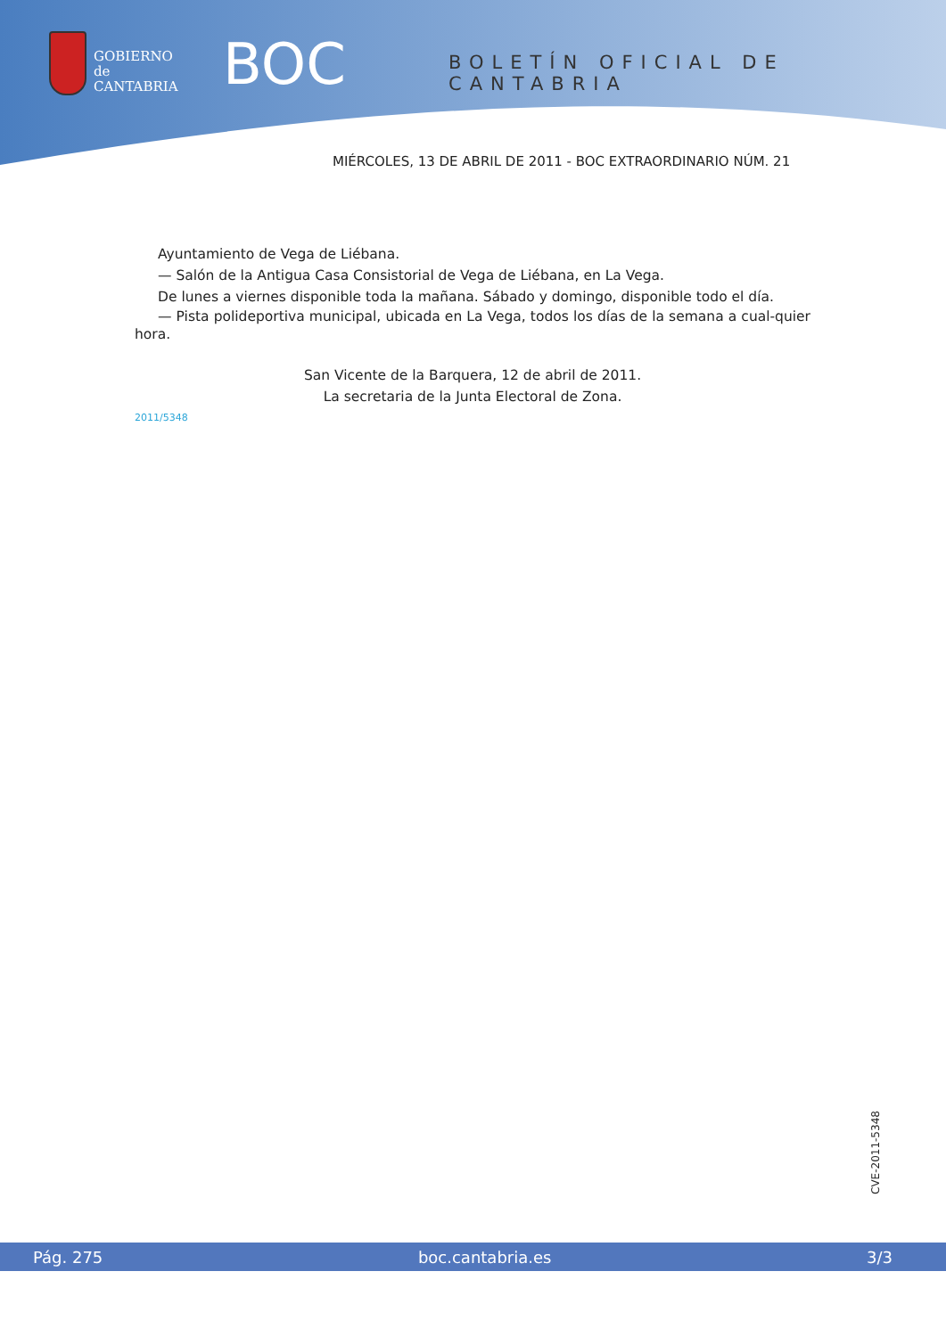GOBIERNO
de
CANTABRIA
BOC BOLETÍN OFICIAL DE CANTABRIA
MIÉRCOLES, 13 DE ABRIL DE 2011 - BOC EXTRAORDINARIO NÚM. 21
Ayuntamiento de Vega de Liébana.
— Salón de la Antigua Casa Consistorial de Vega de Liébana, en La Vega.
De lunes a viernes disponible toda la mañana. Sábado y domingo, disponible todo el día.
— Pista polideportiva municipal, ubicada en La Vega, todos los días de la semana a cual-quier hora.
San Vicente de la Barquera, 12 de abril de 2011.
La secretaria de la Junta Electoral de Zona.
2011/5348
CVE-2011-5348
Pág. 275 boc.cantabria.es 3/3